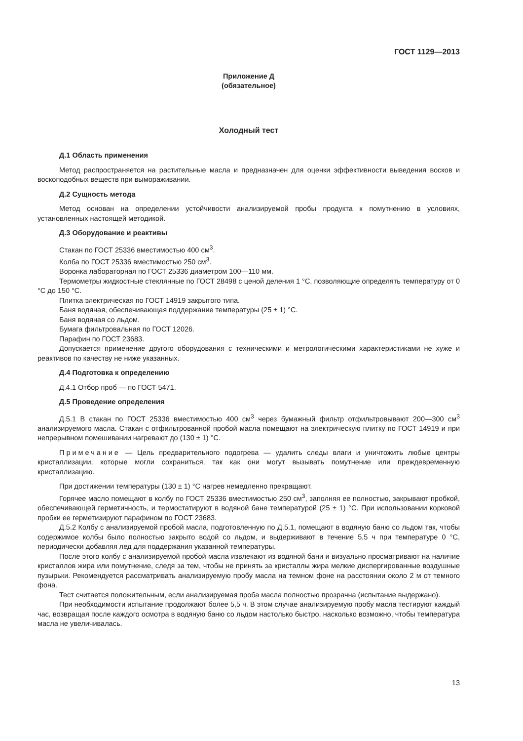ГОСТ 1129—2013
Приложение Д
(обязательное)
Холодный тест
Д.1 Область применения
Метод распространяется на растительные масла и предназначен для оценки эффективности выведения восков и воскоподобных веществ при вымораживании.
Д.2 Сущность метода
Метод основан на определении устойчивости анализируемой пробы продукта к помутнению в условиях, установленных настоящей методикой.
Д.3 Оборудование и реактивы
Стакан по ГОСТ 25336 вместимостью 400 см<sup>3</sup>.
Колба по ГОСТ 25336 вместимостью 250 см<sup>3</sup>.
Воронка лабораторная по ГОСТ 25336 диаметром 100—110 мм.
Термометры жидкостные стеклянные по ГОСТ 28498 с ценой деления 1 °С, позволяющие определять температуру от 0 °С до 150 °С.
Плитка электрическая по ГОСТ 14919 закрытого типа.
Баня водяная, обеспечивающая поддержание температуры (25 ± 1) °С.
Баня водяная со льдом.
Бумага фильтровальная по ГОСТ 12026.
Парафин по ГОСТ 23683.
Допускается применение другого оборудования с техническими и метрологическими характеристиками не хуже и реактивов по качеству не ниже указанных.
Д.4 Подготовка к определению
Д.4.1 Отбор проб — по ГОСТ 5471.
Д.5 Проведение определения
Д.5.1 В стакан по ГОСТ 25336 вместимостью 400 см<sup>3</sup> через бумажный фильтр отфильтровывают 200—300 см<sup>3</sup> анализируемого масла. Стакан с отфильтрованной пробой масла помещают на электрическую плитку по ГОСТ 14919 и при непрерывном помешивании нагревают до (130 ± 1) °С.
Примечание — Цель предварительного подогрева — удалить следы влаги и уничтожить любые центры кристаллизации, которые могли сохраниться, так как они могут вызывать помутнение или преждевременную кристаллизацию.
При достижении температуры (130 ± 1) °С нагрев немедленно прекращают.
Горячее масло помещают в колбу по ГОСТ 25336 вместимостью 250 см<sup>3</sup>, заполняя ее полностью, закрывают пробкой, обеспечивающей герметичность, и термостатируют в водяной бане температурой (25 ± 1) °С. При использовании корковой пробки ее герметизируют парафином по ГОСТ 23683.
Д.5.2 Колбу с анализируемой пробой масла, подготовленную по Д.5.1, помещают в водяную баню со льдом так, чтобы содержимое колбы было полностью закрыто водой со льдом, и выдерживают в течение 5,5 ч при температуре 0 °С, периодически добавляя лед для поддержания указанной температуры.
После этого колбу с анализируемой пробой масла извлекают из водяной бани и визуально просматривают на наличие кристаллов жира или помутнение, следя за тем, чтобы не принять за кристаллы жира мелкие диспергированные воздушные пузырьки. Рекомендуется рассматривать анализируемую пробу масла на темном фоне на расстоянии около 2 м от темного фона.
Тест считается положительным, если анализируемая проба масла полностью прозрачна (испытание выдержано).
При необходимости испытание продолжают более 5,5 ч. В этом случае анализируемую пробу масла тестируют каждый час, возвращая после каждого осмотра в водяную баню со льдом настолько быстро, насколько возможно, чтобы температура масла не увеличивалась.
13